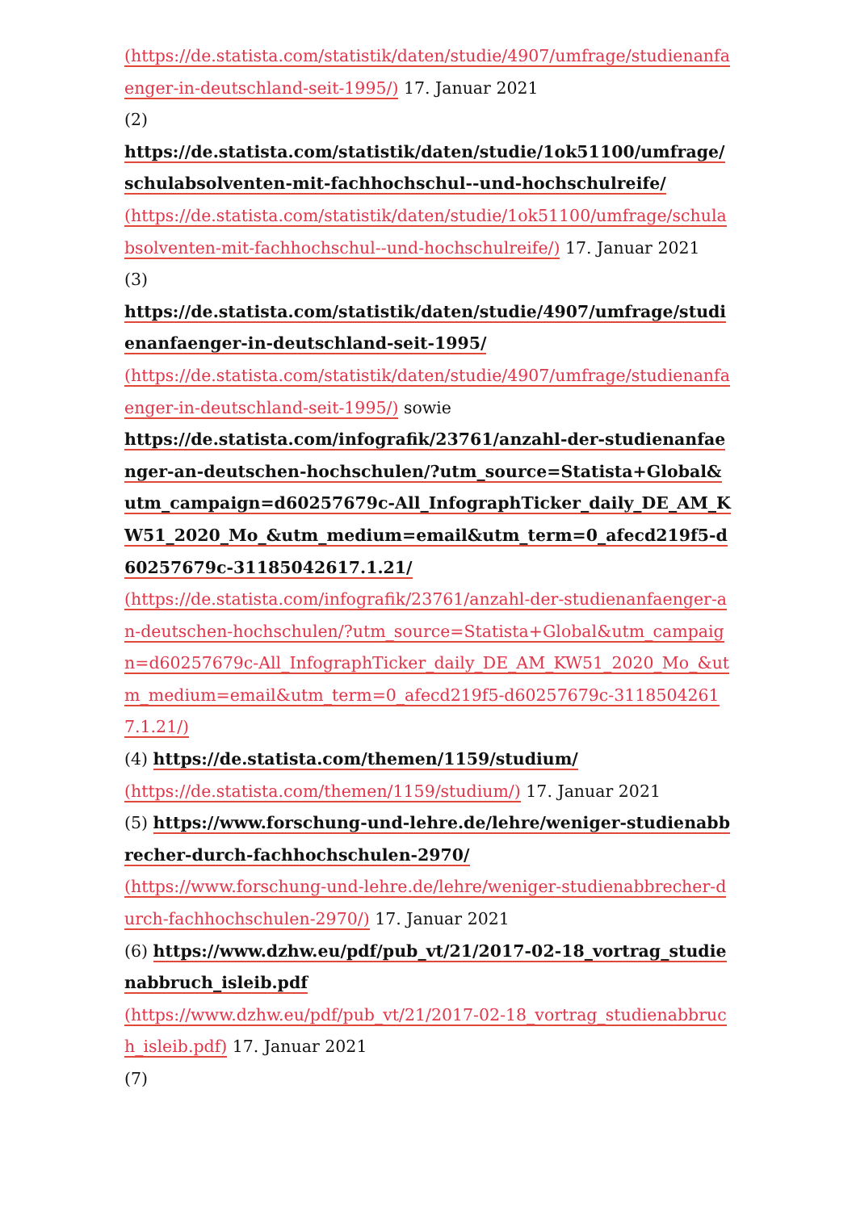(https://de.statista.com/statistik/daten/studie/4907/umfrage/studienanfaenger-in-deutschland-seit-1995/) 17. Januar 2021
(2)
https://de.statista.com/statistik/daten/studie/1ok51100/umfrage/schulabsolventen-mit-fachhochschul--und-hochschulreife/
(https://de.statista.com/statistik/daten/studie/1ok51100/umfrage/schulabsolventen-mit-fachhochschul--und-hochschulreife/) 17. Januar 2021
(3)
https://de.statista.com/statistik/daten/studie/4907/umfrage/studienanfaenger-in-deutschland-seit-1995/
(https://de.statista.com/statistik/daten/studie/4907/umfrage/studienanfaenger-in-deutschland-seit-1995/) sowie
https://de.statista.com/infografik/23761/anzahl-der-studienanfaenger-an-deutschen-hochschulen/?utm_source=Statista+Global&utm_campaign=d60257679c-All_InfographTicker_daily_DE_AM_KW51_2020_Mo_&utm_medium=email&utm_term=0_afecd219f5-d60257679c-31185042617.1.21/
(https://de.statista.com/infografik/23761/anzahl-der-studienanfaenger-an-deutschen-hochschulen/?utm_source=Statista+Global&utm_campaign=d60257679c-All_InfographTicker_daily_DE_AM_KW51_2020_Mo_&utm_medium=email&utm_term=0_afecd219f5-d60257679c-31185042617.1.21/)
(4) https://de.statista.com/themen/1159/studium/
(https://de.statista.com/themen/1159/studium/) 17. Januar 2021
(5) https://www.forschung-und-lehre.de/lehre/weniger-studienabbrecher-durch-fachhochschulen-2970/
(https://www.forschung-und-lehre.de/lehre/weniger-studienabbrecher-durch-fachhochschulen-2970/) 17. Januar 2021
(6) https://www.dzhw.eu/pdf/pub_vt/21/2017-02-18_vortrag_studienabbruch_isleib.pdf
(https://www.dzhw.eu/pdf/pub_vt/21/2017-02-18_vortrag_studienabbruch_isleib.pdf) 17. Januar 2021
(7)